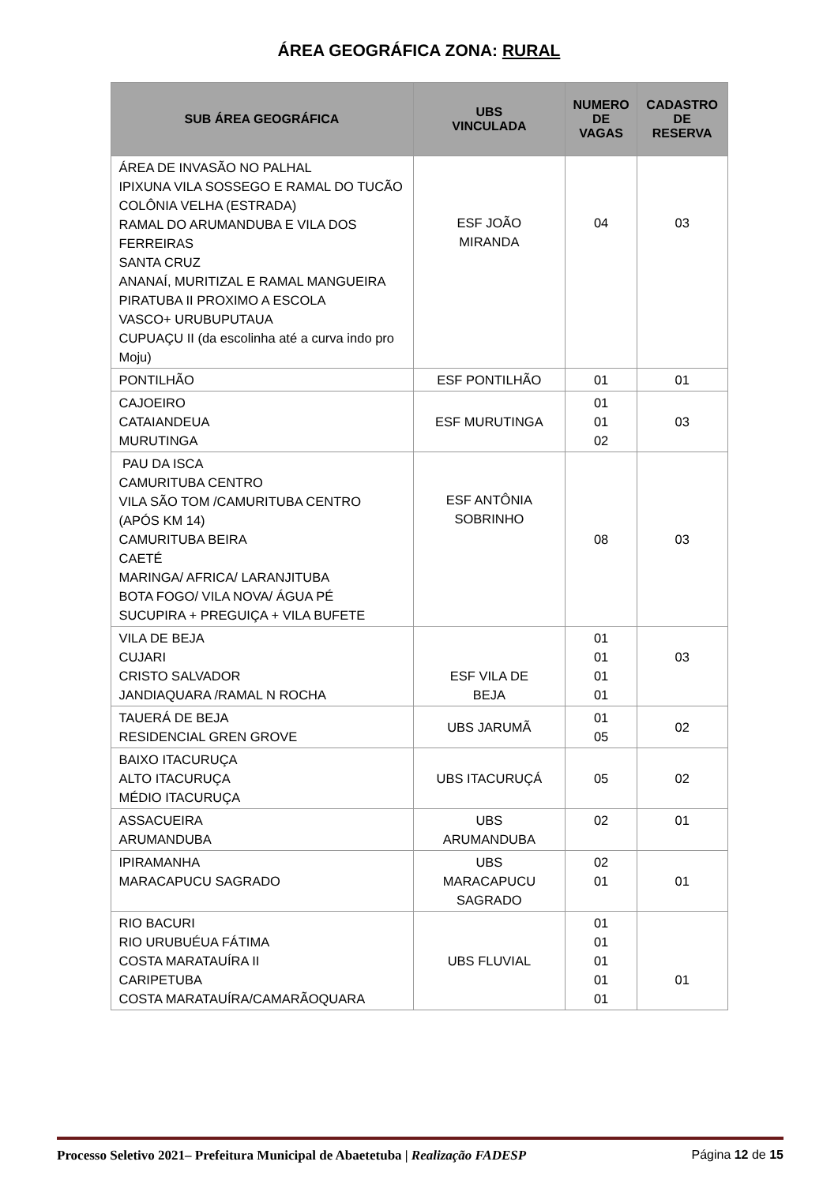ÁREA GEOGRÁFICA ZONA: RURAL
| SUB ÁREA GEOGRÁFICA | UBS VINCULADA | NUMERO DE VAGAS | CADASTRO DE RESERVA |
| --- | --- | --- | --- |
| ÁREA DE INVASÃO NO PALHAL IPIXUNA VILA SOSSEGO E RAMAL DO TUCÃO COLÔNIA VELHA (ESTRADA) RAMAL DO ARUMANDUBA E VILA DOS FERREIRAS SANTA CRUZ ANANAÍ, MURITIZAL E RAMAL MANGUEIRA PIRATUBA II PROXIMO A ESCOLA VASCO+ URUBUPUTAUA CUPUAÇU II (da escolinha até a curva indo pro Moju) | ESF JOÃO MIRANDA | 04 | 03 |
| PONTILHÃO | ESF PONTILHÃO | 01 | 01 |
| CAJOEIRO CATAIANDEUA MURUTINGA | ESF MURUTINGA | 01 01 02 | 03 |
| PAU DA ISCA CAMURITUBA CENTRO VILA SÃO TOM /CAMURITUBA CENTRO (APÓS KM 14) CAMURITUBA BEIRA CAETÉ MARINGA/ AFRICA/ LARANJITUBA BOTA FOGO/ VILA NOVA/ ÁGUA PÉ SUCUPIRA + PREGUIÇA + VILA BUFETE | ESF ANTÔNIA SOBRINHO | 08 | 03 |
| VILA DE BEJA CUJARI CRISTO SALVADOR JANDIAQUARA /RAMAL N ROCHA | ESF VILA DE BEJA | 01 01 01 01 | 03 |
| TAUERÁ DE BEJA RESIDENCIAL GREN GROVE | UBS JARUMÃ | 01 05 | 02 |
| BAIXO ITACURUÇA ALTO ITACURUÇA MÉDIO ITACURUÇA | UBS ITACURUÇÁ | 05 | 02 |
| ASSACUEIRA ARUMANDUBA | UBS ARUMANDUBA | 02 | 01 |
| IPIRAMANHA MARACAPUCU SAGRADO | UBS MARACAPUCU SAGRADO | 02 01 | 01 |
| RIO BACURI RIO URUBUÉUA FÁTIMA COSTA MARATAUÍRA II CARIPETUBA COSTA MARATAUÍRA/CAMARÃOQUARA | UBS FLUVIAL | 01 01 01 01 01 | 01 |
Processo Seletivo 2021– Prefeitura Municipal de Abaetetuba | Realização FADESP Página 12 de 15